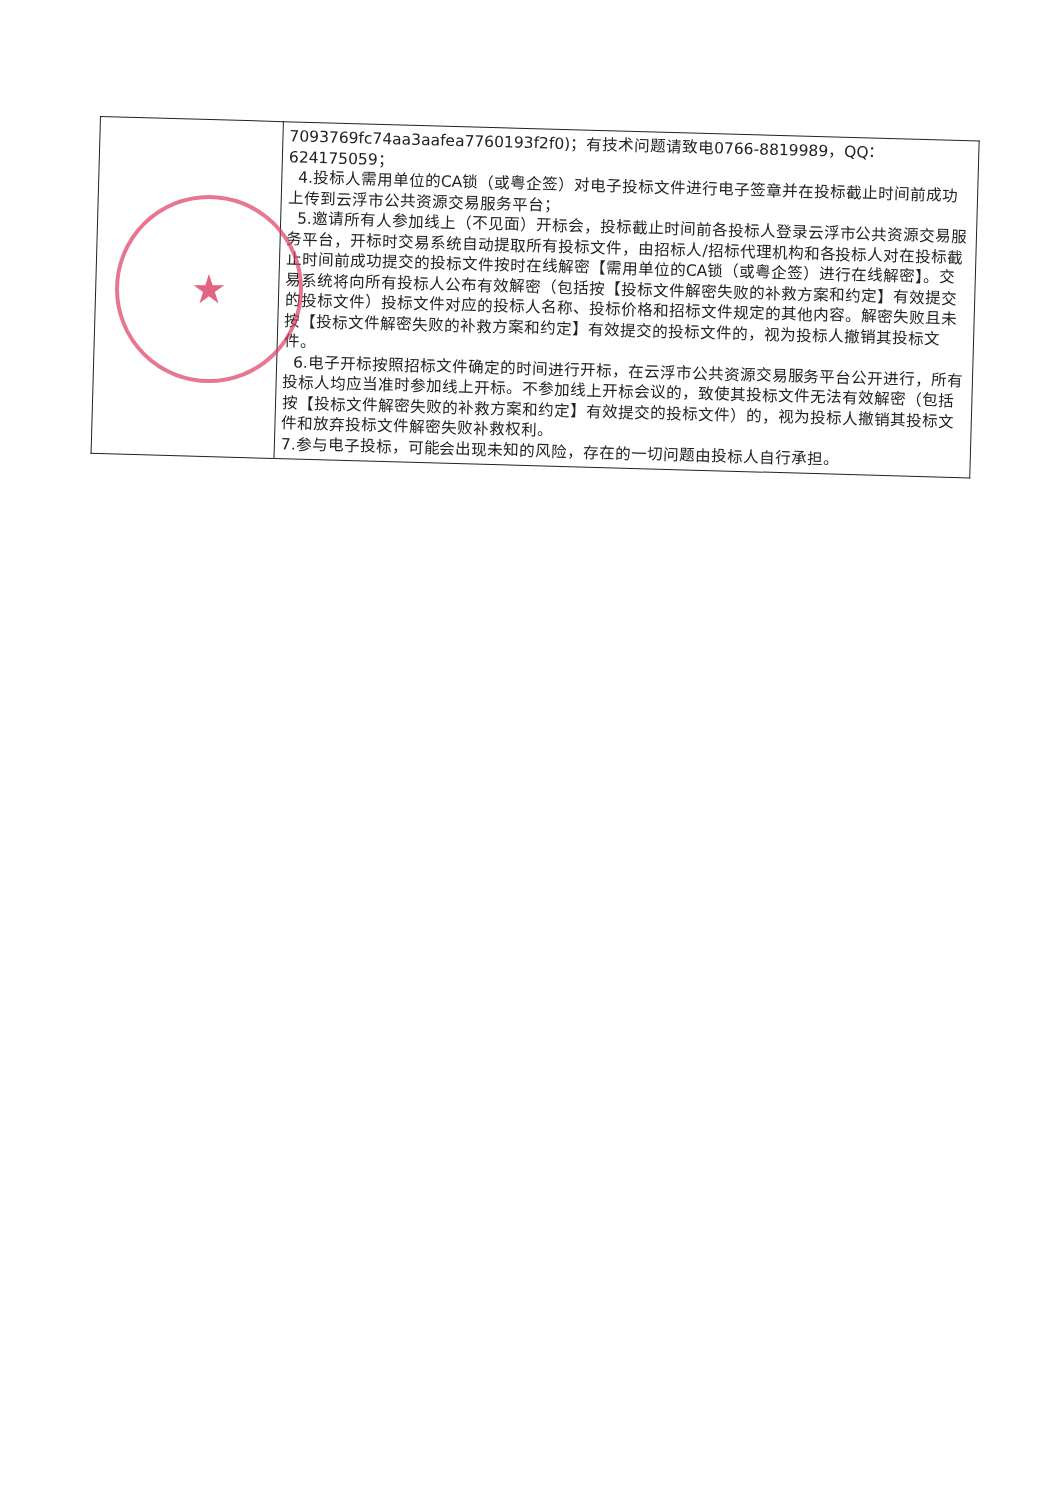| | 7093769fc74aa3aafea7760193f2f0)；有技术问题请致电0766-8819989，QQ：624175059； 4.投标人需用单位的CA锁（或粤企签）对电子投标文件进行电子签章并在投标截止时间前成功上传到云浮市公共资源交易服务平台； 5.邀请所有人参加线上（不见面）开标会，投标截止时间前各投标人登录云浮市公共资源交易服务平台，开标时交易系统自动提取所有投标文件，由招标人/招标代理机构和各投标人对在投标截止时间前成功提交的投标文件按时在线解密【需用单位的CA锁（或粤企签）进行在线解密】。交易系统将向所有投标人公布有效解密（包括按【投标文件解密失败的补救方案和约定】有效提交的投标文件）投标文件对应的投标人名称、投标价格和招标文件规定的其他内容。解密失败且未按【投标文件解密失败的补救方案和约定】有效提交的投标文件的，视为投标人撤销其投标文件。 6.电子开标按照招标文件确定的时间进行开标，在云浮市公共资源交易服务平台公开进行，所有投标人均应当准时参加线上开标。不参加线上开标会议的，致使其投标文件无法有效解密（包括按【投标文件解密失败的补救方案和约定】有效提交的投标文件）的，视为投标人撤销其投标文件和放弃投标文件解密失败补救权利。 7.参与电子投标，可能会出现未知的风险，存在的一切问题由投标人自行承担。 |
★